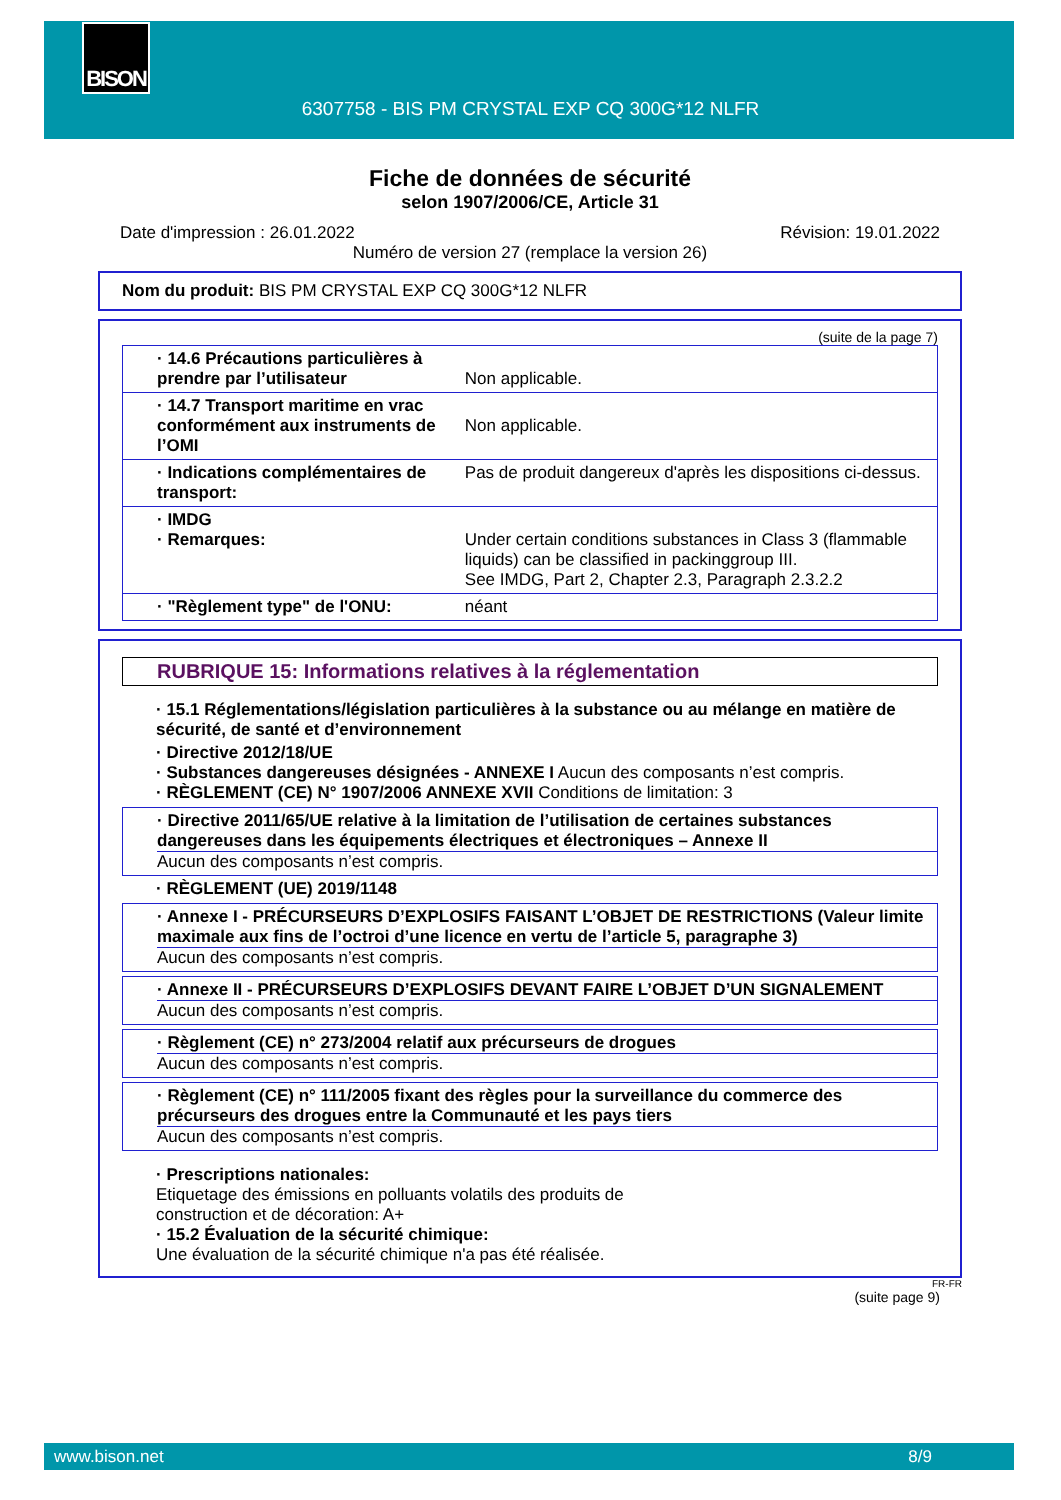BISON
6307758 - BIS PM CRYSTAL EXP CQ 300G*12 NLFR
Fiche de données de sécurité
selon 1907/2006/CE, Article 31
Date d'impression : 26.01.2022 Révision: 19.01.2022
Numéro de version 27 (remplace la version 26)
Nom du produit: BIS PM CRYSTAL EXP CQ 300G*12 NLFR
(suite de la page 7)
| · 14.6 Précautions particulières à prendre par l’utilisateur | Non applicable. |
| · 14.7 Transport maritime en vrac conformément aux instruments de l’OMI | Non applicable. |
| · Indications complémentaires de transport: | Pas de produit dangereux d'après les dispositions ci-dessus. |
| · IMDG · Remarques: | Under certain conditions substances in Class 3 (flammable liquids) can be classified in packinggroup III. See IMDG, Part 2, Chapter 2.3, Paragraph 2.3.2.2 |
| · "Règlement type" de l'ONU: | néant |
RUBRIQUE 15: Informations relatives à la réglementation
· 15.1 Réglementations/législation particulières à la substance ou au mélange en matière de sécurité, de santé et d’environnement
· Directive 2012/18/UE
· Substances dangereuses désignées - ANNEXE I Aucun des composants n’est compris.
· RÈGLEMENT (CE) N° 1907/2006 ANNEXE XVII Conditions de limitation: 3
· Directive 2011/65/UE relative à la limitation de l’utilisation de certaines substances dangereuses dans les équipements électriques et électroniques – Annexe II
Aucun des composants n’est compris.
· RÈGLEMENT (UE) 2019/1148
· Annexe I - PRÉCURSEURS D’EXPLOSIFS FAISANT L’OBJET DE RESTRICTIONS (Valeur limite maximale aux fins de l’octroi d’une licence en vertu de l’article 5, paragraphe 3)
Aucun des composants n’est compris.
· Annexe II - PRÉCURSEURS D’EXPLOSIFS DEVANT FAIRE L’OBJET D’UN SIGNALEMENT
Aucun des composants n’est compris.
· Règlement (CE) n° 273/2004 relatif aux précurseurs de drogues
Aucun des composants n’est compris.
· Règlement (CE) n° 111/2005 fixant des règles pour la surveillance du commerce des précurseurs des drogues entre la Communauté et les pays tiers
Aucun des composants n’est compris.
· Prescriptions nationales:
Etiquetage des émissions en polluants volatils des produits de
construction et de décoration: A+
· 15.2 Évaluation de la sécurité chimique:
Une évaluation de la sécurité chimique n'a pas été réalisée.
FR-FR
(suite page 9)
www.bison.net 8/9